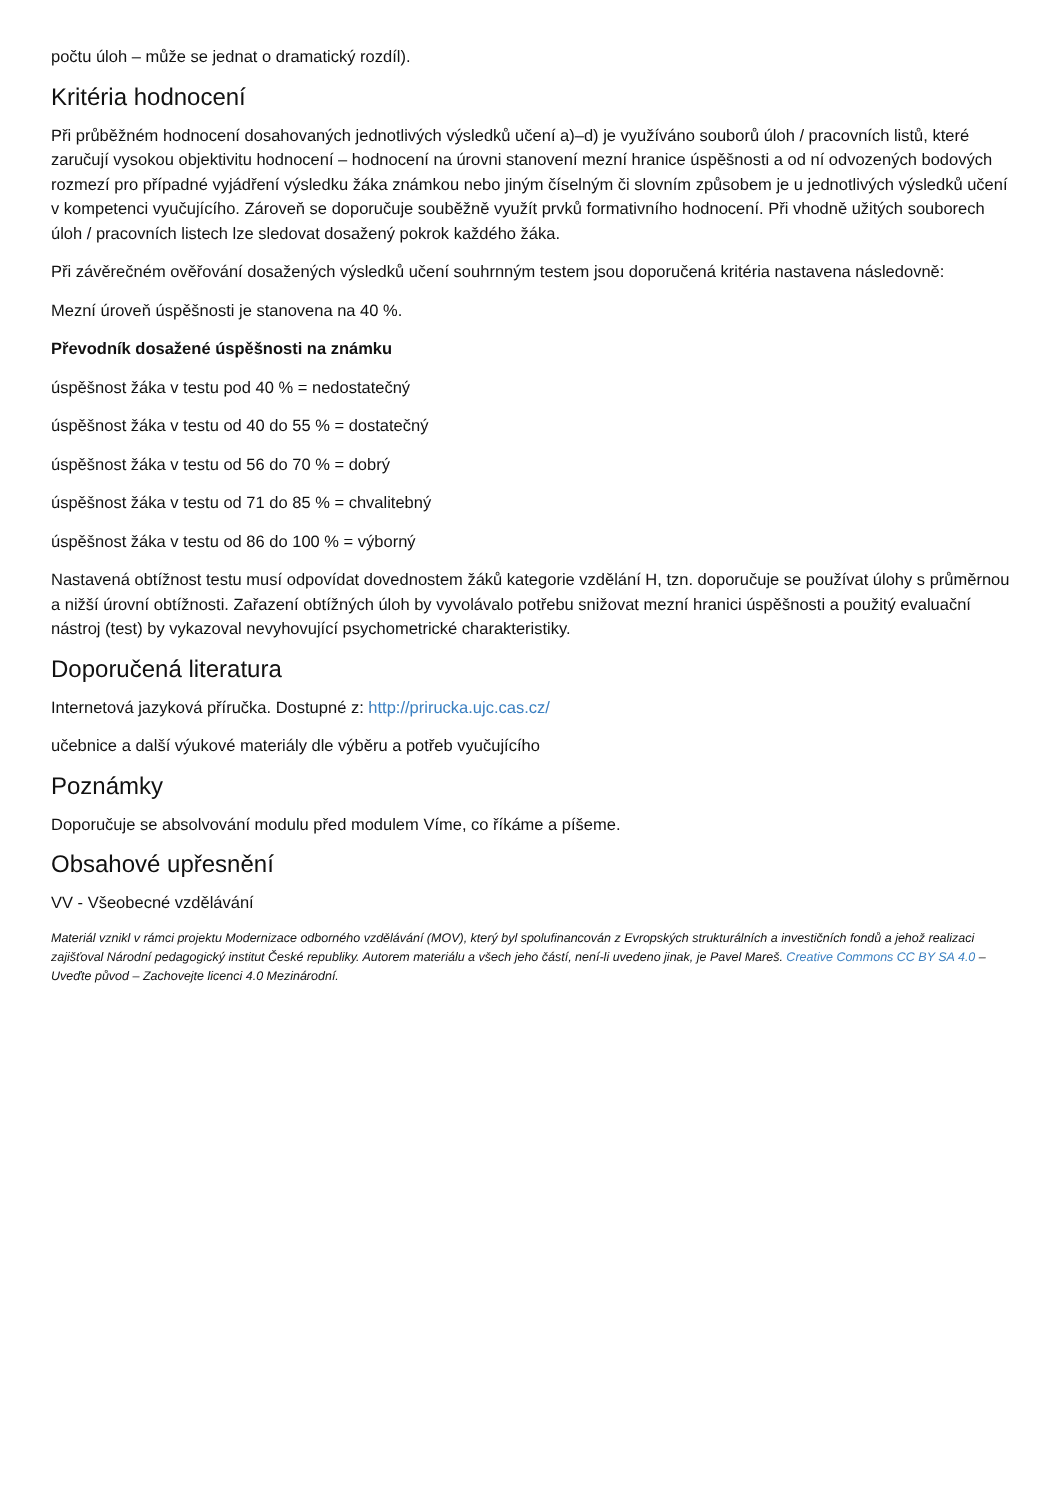počtu úloh – může se jednat o dramatický rozdíl).
Kritéria hodnocení
Při průběžném hodnocení dosahovaných jednotlivých výsledků učení a)–d) je využíváno souborů úloh / pracovních listů, které zaručují vysokou objektivitu hodnocení – hodnocení na úrovni stanovení mezní hranice úspěšnosti a od ní odvozených bodových rozmezí pro případné vyjádření výsledku žáka známkou nebo jiným číselným či slovním způsobem je u jednotlivých výsledků učení v kompetenci vyučujícího. Zároveň se doporučuje souběžně využít prvků formativního hodnocení. Při vhodně užitých souborech úloh / pracovních listech lze sledovat dosažený pokrok každého žáka.
Při závěrečném ověřování dosažených výsledků učení souhrnným testem jsou doporučená kritéria nastavena následovně:
Mezní úroveň úspěšnosti je stanovena na 40 %.
Převodník dosažené úspěšnosti na známku
úspěšnost žáka v testu pod 40 % = nedostatečný
úspěšnost žáka v testu od 40 do 55 % = dostatečný
úspěšnost žáka v testu od 56 do 70 % = dobrý
úspěšnost žáka v testu od 71 do 85 % = chvalitebný
úspěšnost žáka v testu od 86 do 100 % = výborný
Nastavená obtížnost testu musí odpovídat dovednostem žáků kategorie vzdělání H, tzn. doporučuje se používat úlohy s průměrnou a nižší úrovní obtížnosti. Zařazení obtížných úloh by vyvolávalo potřebu snižovat mezní hranici úspěšnosti a použitý evaluační nástroj (test) by vykazoval nevyhovující psychometrické charakteristiky.
Doporučená literatura
Internetová jazyková příručka. Dostupné z: http://prirucka.ujc.cas.cz/
učebnice a další výukové materiály dle výběru a potřeb vyučujícího
Poznámky
Doporučuje se absolvování modulu před modulem Víme, co říkáme a píšeme.
Obsahové upřesnění
VV - Všeobecné vzdělávání
Materiál vznikl v rámci projektu Modernizace odborného vzdělávání (MOV), který byl spolufinancován z Evropských strukturálních a investičních fondů a jehož realizaci zajišťoval Národní pedagogický institut České republiky. Autorem materiálu a všech jeho částí, není-li uvedeno jinak, je Pavel Mareš. Creative Commons CC BY SA 4.0 – Uveďte původ – Zachovejte licenci 4.0 Mezinárodní.